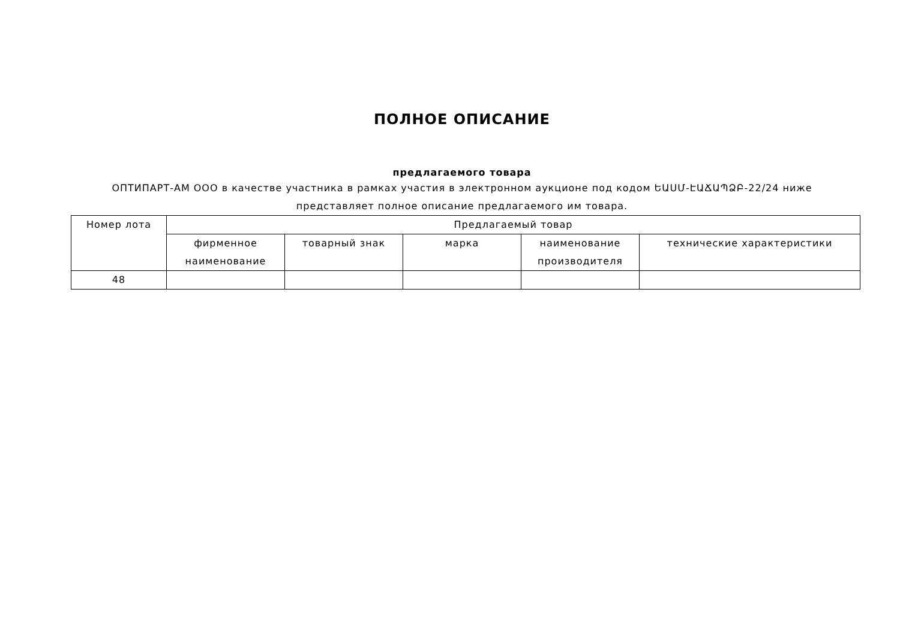ПОЛНОЕ ОПИСАНИЕ
предлагаемого товара
ОПТИПАРТ-АМ ООО в качестве участника в рамках участия в электронном аукционе под кодом ԵԱՍՄ-ԷԱՃԱՊՁԲ-22/24 ниже представляет полное описание предлагаемого им товара.
| Номер лота | Предлагаемый товар | | | | |
| --- | --- | --- | --- | --- | --- |
| | фирменное наименование | товарный знак | марка | наименование производителя | технические характеристики |
| 48 | | | | | |